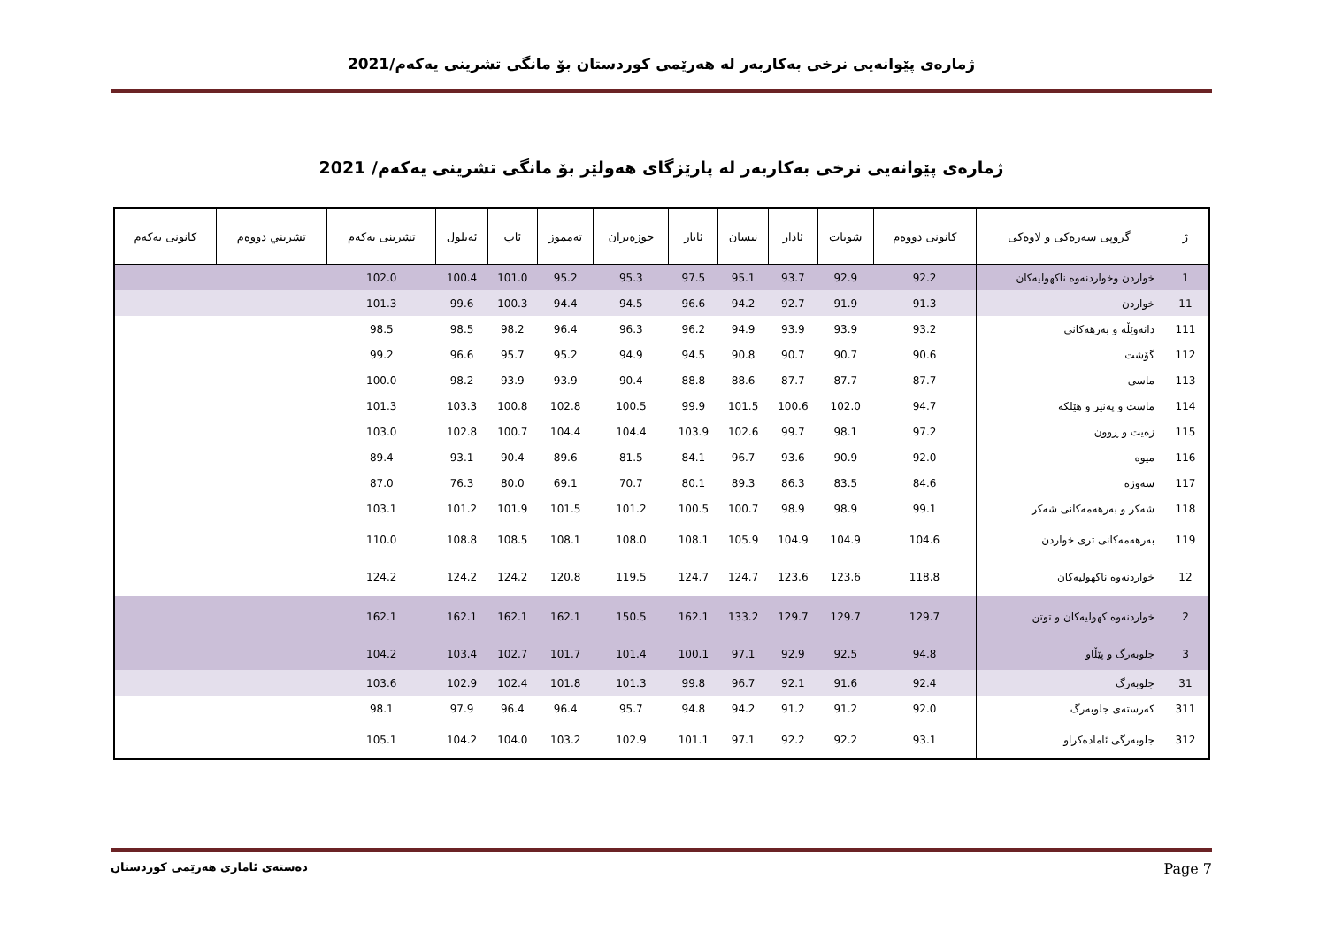ژمارەی پێوانەیی نرخی بەکاربەر لە هەرێمی کوردستان بۆ مانگی تشرینی یەکەم/2021
ژمارەی پێوانەیی نرخی بەکاربەر لە پارێزگای هەولێر بۆ مانگی تشرینی یەکەم/ 2021
| ژ | گروپی سەرەکی و لاوەکی | کانونی دووەم | شوبات | ئادار | نیسان | ئایار | حوزەیران | تەمموز | ئاب | ئەیلول | تشرینی یەکەم | تشريني دووەم | کانونی یەکەم |
| --- | --- | --- | --- | --- | --- | --- | --- | --- | --- | --- | --- | --- | --- |
| 1 | خواردن وخواردنەوە ناكهولیەکان | 92.2 | 92.9 | 93.7 | 95.1 | 97.5 | 95.3 | 95.2 | 101.0 | 100.4 | 102.0 | | |
| 11 | خواردن | 91.3 | 91.9 | 92.7 | 94.2 | 96.6 | 94.5 | 94.4 | 100.3 | 99.6 | 101.3 | | |
| 111 | دانەوێڵە و بەرهەکانی | 93.2 | 93.9 | 93.9 | 94.9 | 96.2 | 96.3 | 96.4 | 98.2 | 98.5 | 98.5 | | |
| 112 | گۆشت | 90.6 | 90.7 | 90.7 | 90.8 | 94.5 | 94.9 | 95.2 | 95.7 | 96.6 | 99.2 | | |
| 113 | ماسی | 87.7 | 87.7 | 87.7 | 88.6 | 88.8 | 90.4 | 93.9 | 93.9 | 98.2 | 100.0 | | |
| 114 | ماست و پەنیر و هێلکە | 94.7 | 102.0 | 100.6 | 101.5 | 99.9 | 100.5 | 102.8 | 100.8 | 103.3 | 101.3 | | |
| 115 | زەیت و ڕوون | 97.2 | 98.1 | 99.7 | 102.6 | 103.9 | 104.4 | 104.4 | 100.7 | 102.8 | 103.0 | | |
| 116 | میوە | 92.0 | 90.9 | 93.6 | 96.7 | 84.1 | 81.5 | 89.6 | 90.4 | 93.1 | 89.4 | | |
| 117 | سەوزە | 84.6 | 83.5 | 86.3 | 89.3 | 80.1 | 70.7 | 69.1 | 80.0 | 76.3 | 87.0 | | |
| 118 | شەکر و بەرهەمەکانی شەکر | 99.1 | 98.9 | 98.9 | 100.7 | 100.5 | 101.2 | 101.5 | 101.9 | 101.2 | 103.1 | | |
| 119 | بەرهەمەکانی تری خواردن | 104.6 | 104.9 | 104.9 | 105.9 | 108.1 | 108.0 | 108.1 | 108.5 | 108.8 | 110.0 | | |
| 12 | خواردنەوە ناكهولیەکان | 118.8 | 123.6 | 123.6 | 124.7 | 124.7 | 119.5 | 120.8 | 124.2 | 124.2 | 124.2 | | |
| 2 | خواردنەوە کهولیەکان و توتن | 129.7 | 129.7 | 129.7 | 133.2 | 162.1 | 150.5 | 162.1 | 162.1 | 162.1 | 162.1 | | |
| 3 | جلوبەرگ و پێڵاو | 94.8 | 92.5 | 92.9 | 97.1 | 100.1 | 101.4 | 101.7 | 102.7 | 103.4 | 104.2 | | |
| 31 | جلوبەرگ | 92.4 | 91.6 | 92.1 | 96.7 | 99.8 | 101.3 | 101.8 | 102.4 | 102.9 | 103.6 | | |
| 311 | کەرستەی جلوبەرگ | 92.0 | 91.2 | 91.2 | 94.2 | 94.8 | 95.7 | 96.4 | 96.4 | 97.9 | 98.1 | | |
| 312 | جلوبەرگی ئامادەکراو | 93.1 | 92.2 | 92.2 | 97.1 | 101.1 | 102.9 | 103.2 | 104.0 | 104.2 | 105.1 | | |
دەستەی ئاماری هەرێمی کوردستان Page 7